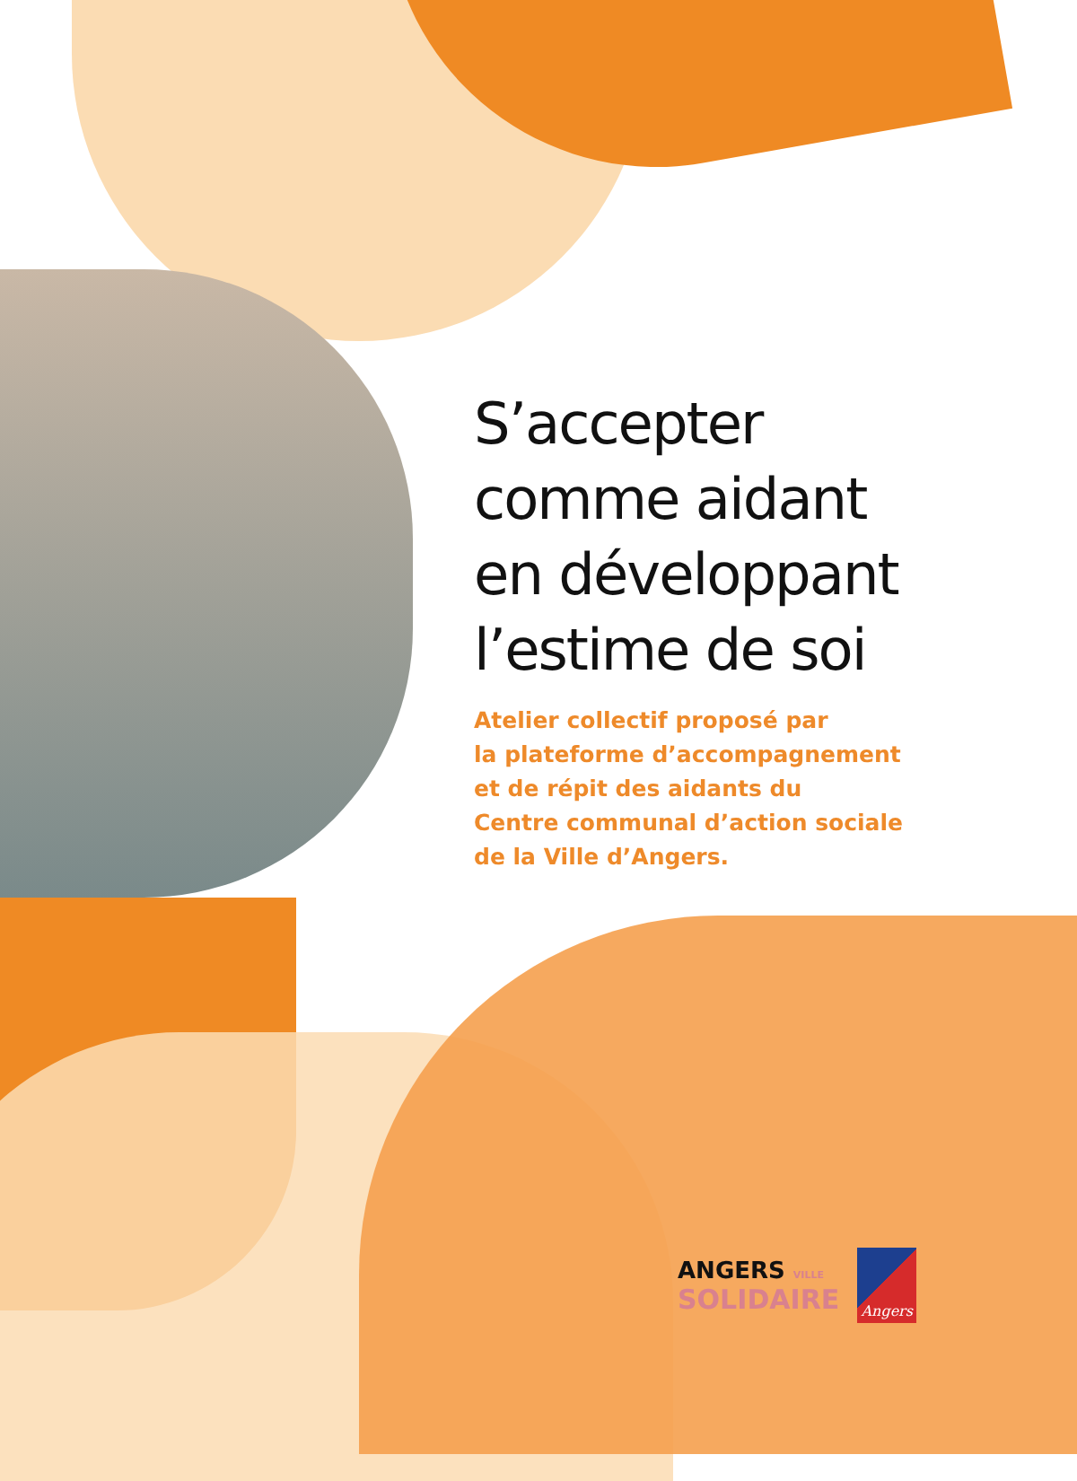S’accepter
comme aidant
en développant
l’estime de soi
Atelier collectif proposé par
la plateforme d’accompagnement
et de répit des aidants du
Centre communal d’action sociale
de la Ville d’Angers.
ANGERS VILLE
SOLIDAIRE
Angers